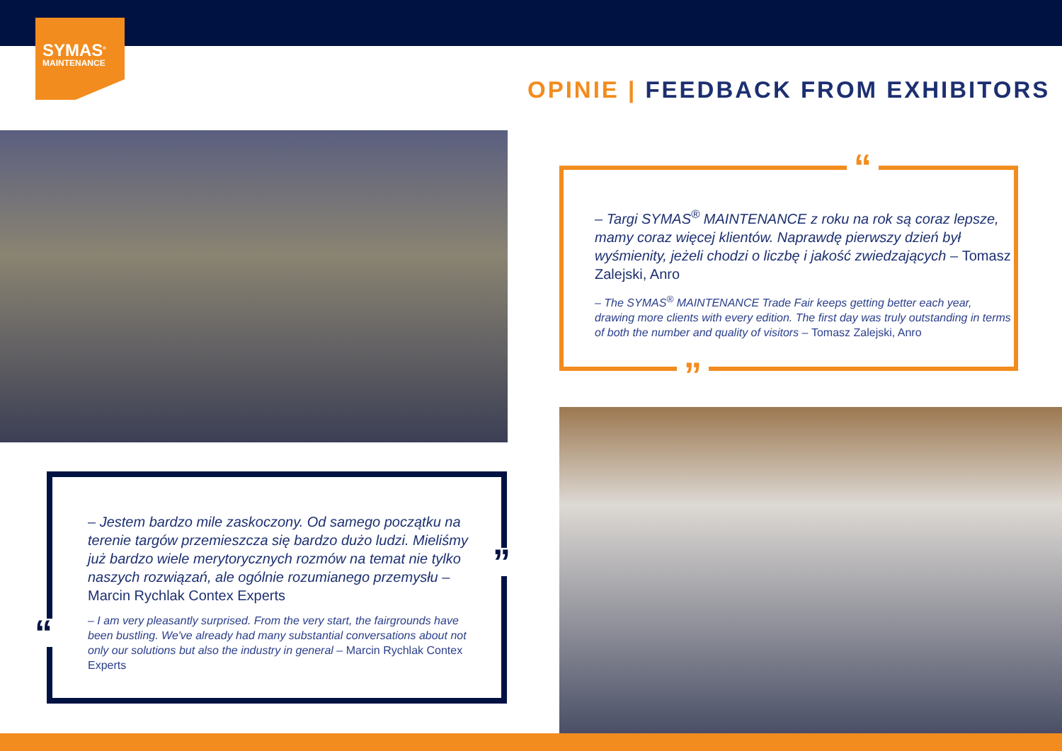SYMAS<sup>®</sup>
MAINTENANCE
OPINIE | FEEDBACK FROM EXHIBITORS
“
– Targi SYMAS<sup>®</sup> MAINTENANCE z roku na rok są coraz lepsze, mamy coraz więcej klientów. Naprawdę pierwszy dzień był wyśmienity, jeżeli chodzi o liczbę i jakość zwiedzających – Tomasz Zalejski, Anro
– The SYMAS<sup>®</sup> MAINTENANCE Trade Fair keeps getting better each year, drawing more clients with every edition. The first day was truly outstanding in terms of both the number and quality of visitors – Tomasz Zalejski, Anro
”
– Jestem bardzo mile zaskoczony. Od samego początku na terenie targów przemieszcza się bardzo dużo ludzi. Mieliśmy już bardzo wiele merytorycznych rozmów na temat nie tylko naszych rozwiązań, ale ogólnie rozumianego przemysłu – Marcin Rychlak Contex Experts
– I am very pleasantly surprised. From the very start, the fairgrounds have been bustling. We've already had many substantial conversations about not only our solutions but also the industry in general – Marcin Rychlak Contex Experts
”
“